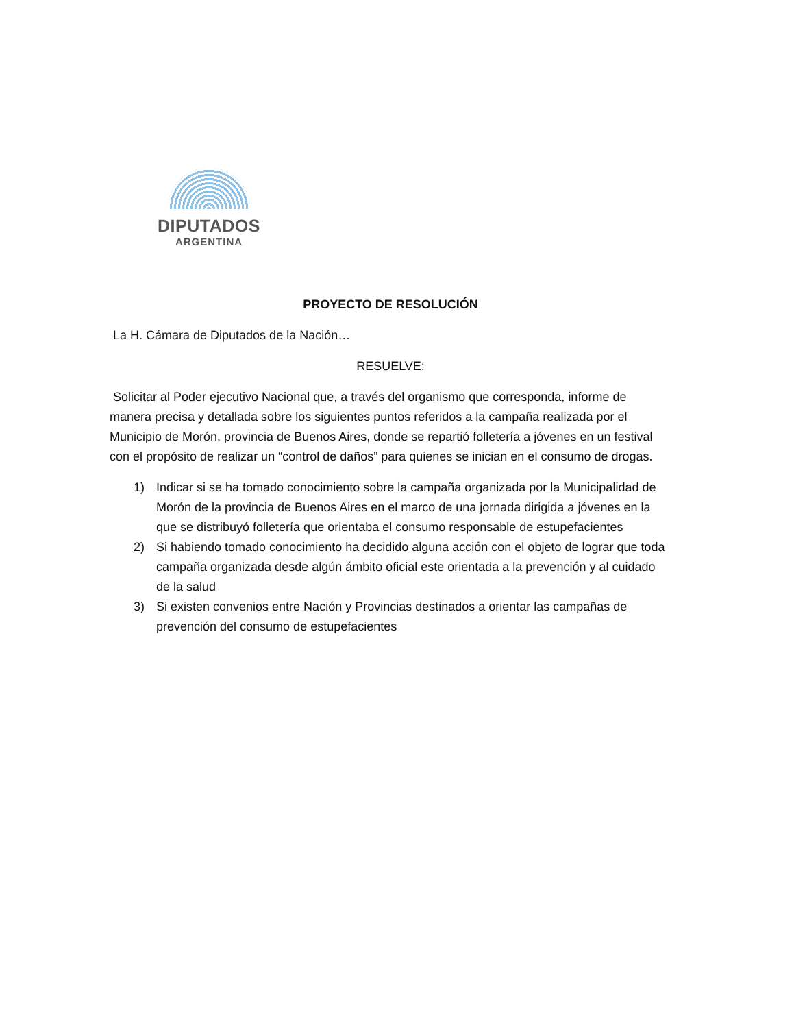DIPUTADOS
ARGENTINA
PROYECTO DE RESOLUCIÓN
La H. Cámara de Diputados de la Nación…
RESUELVE:
Solicitar al Poder ejecutivo Nacional que, a través del organismo que corresponda, informe de manera precisa y detallada sobre los siguientes puntos referidos a la campaña realizada por el Municipio de Morón, provincia de Buenos Aires, donde se repartió folletería a jóvenes en un festival con el propósito de realizar un “control de daños” para quienes se inician en el consumo de drogas.
1) Indicar si se ha tomado conocimiento sobre la campaña organizada por la Municipalidad de Morón de la provincia de Buenos Aires en el marco de una jornada dirigida a jóvenes en la que se distribuyó folletería que orientaba el consumo responsable de estupefacientes
2) Si habiendo tomado conocimiento ha decidido alguna acción con el objeto de lograr que toda campaña organizada desde algún ámbito oficial este orientada a la prevención y al cuidado de la salud
3) Si existen convenios entre Nación y Provincias destinados a orientar las campañas de prevención del consumo de estupefacientes